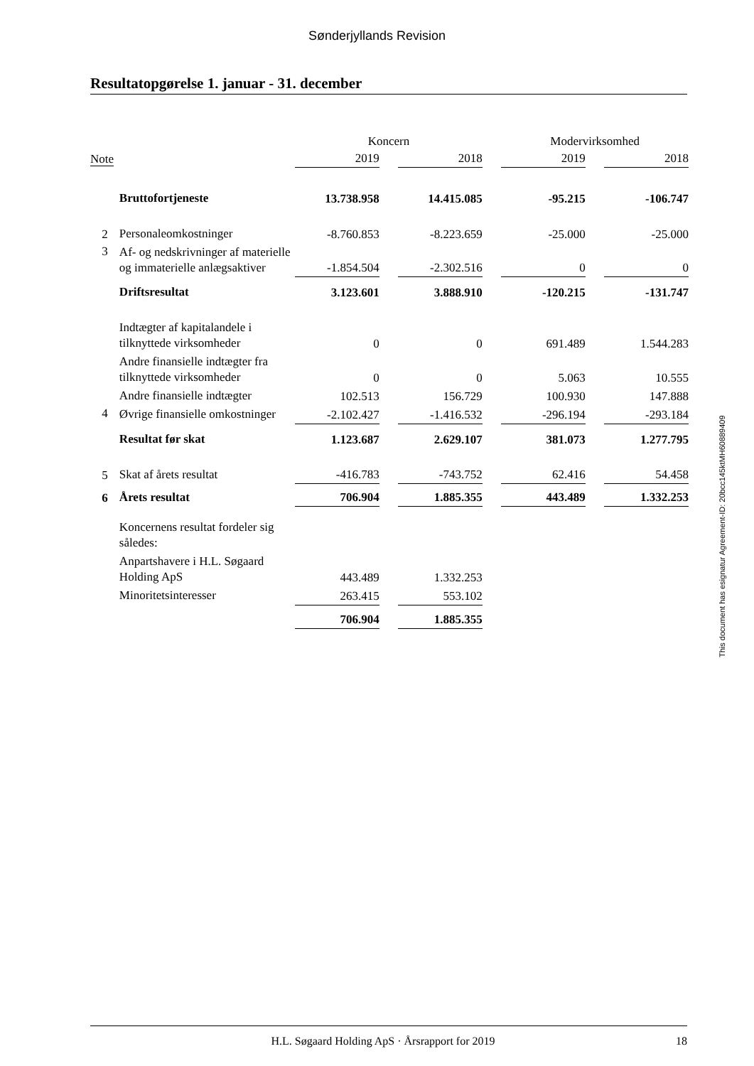Sønderjyllands Revision
Resultatopgørelse 1. januar - 31. december
| | | Koncern | | | | Modervirksomhed | | |
| --- | --- | --- | --- | --- | --- | --- | --- | --- |
| Note | | 2019 | | 2018 | | 2019 | | 2018 |
| | Bruttofortjeneste | 13.738.958 | | 14.415.085 | | -95.215 | | -106.747 |
| 2 | Personaleomkostninger | -8.760.853 | | -8.223.659 | | -25.000 | | -25.000 |
| 3 | Af- og nedskrivninger af materielle og immaterielle anlægsaktiver | -1.854.504 | | -2.302.516 | | 0 | | 0 |
| | Driftsresultat | 3.123.601 | | 3.888.910 | | -120.215 | | -131.747 |
| | Indtægter af kapitalandele i tilknyttede virksomheder | 0 | | 0 | | 691.489 | | 1.544.283 |
| | Andre finansielle indtægter fra tilknyttede virksomheder | 0 | | 0 | | 5.063 | | 10.555 |
| | Andre finansielle indtægter | 102.513 | | 156.729 | | 100.930 | | 147.888 |
| 4 | Øvrige finansielle omkostninger | -2.102.427 | | -1.416.532 | | -296.194 | | -293.184 |
| | Resultat før skat | 1.123.687 | | 2.629.107 | | 381.073 | | 1.277.795 |
| 5 | Skat af årets resultat | -416.783 | | -743.752 | | 62.416 | | 54.458 |
| 6 | Årets resultat | 706.904 | | 1.885.355 | | 443.489 | | 1.332.253 |
| | Koncernens resultat fordeler sig således: | | | | | | | |
| | Anpartshavere i H.L. Søgaard Holding ApS | 443.489 | | 1.332.253 | | | | |
| | Minoritetsinteresser | 263.415 | | 553.102 | | | | |
| | | 706.904 | | 1.885.355 | | | | |
This document has esignatur Agreement-ID: 20bcc145ktMH60889409
H.L. Søgaard Holding ApS · Årsrapport for 2019 18